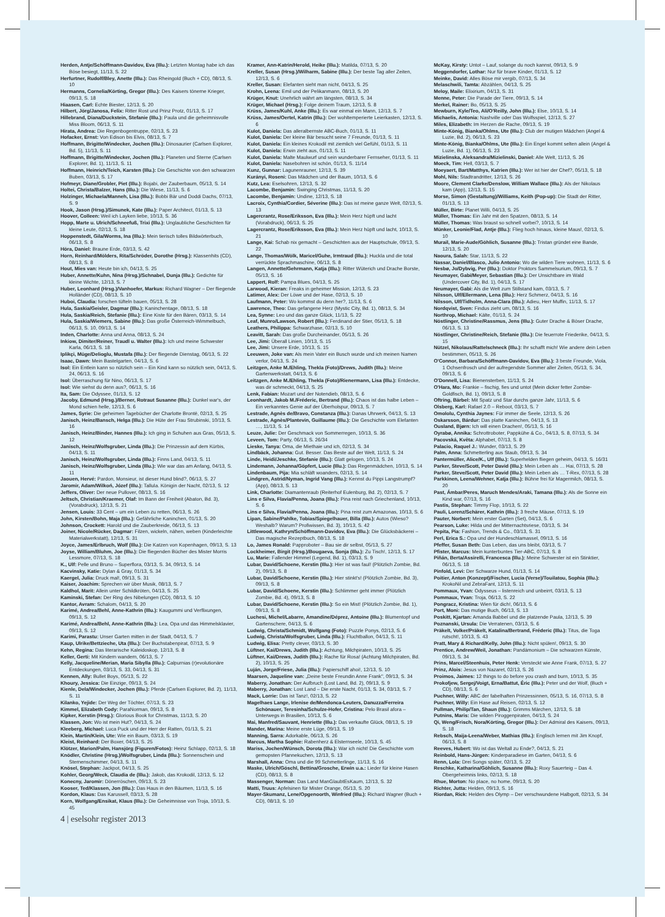Herden, Antje/Schöffmann-Davidov, Eva (Illu.): Letzten Montag habe ich das Böse besiegt, 11/13, S. 22
Herfurtner, Rudolf/Bley, Anette (Illu.): Das Rheingold (Buch + CD), 08/13, S. 10
Hermanns, Cornelia/Körting, Gregor (Illu.): Des Kaisers tönerne Krieger, 09/13, S. 18
Hiaasen, Carl: Echte Biester, 12/13, S. 20
Hilbert, Jörg/Janosa, Felix: Ritter Rost und Prinz Protz, 01/13, S. 17
Hillebrand, Diana/Duckstein, Stefanie (Illu.): Paula und die geheimnisvolle Miss Bloom, 06/13, S. 11
Hirata, Andrea: Die Regenbogentruppe, 02/13, S. 23
Hofacker, Ernst: Von Edison bis Elvis, 08/13, S. 7
Hoffmann, Brigitte/Windecker, Jochen (Illu.): Dinosaurier (Carlsen Explorer, Bd. 5), 11/13, S. 11
Hoffmann, Brigitte/Windecker, Jochen (Illu.): Planeten und Sterne (Carlsen Explorer, Bd. 1), 11/13, S. 11
Hoffmann, Heinrich/Teich, Karsten (Illu.): Die Geschichte von den schwarzen Buben, 03/13, S. 17
Hofmeyr, Diane/Grobler, Piet (Illu.): Bojabi, der Zauberbaum, 05/13, S. 14
Holtei, Christa/Balzer, Hans (Illu.): Die Wiese, 11/13, S. 6
Holzinger, Michaela/Manneh, Lisa (Illu.): Bobbi Bär und Doddi Dachs, 07/13, S. 9
Hook, Jason (Hrsg.)/Simunek, Kate (Illu.): Paper Architect, 01/13, S. 13
Hoover, Colleen: Weil ich Layken liebe, 10/13, S. 36
Hopp, Marte u. Ulrich/Schneefuß, Trixi (Illu.): Unglaubliche Geschichten für kleine Leute, 02/13, S. 18
Hoppenstedt, Gila/Worms, Ina (Illu.): Mein tierisch tolles Bildwörterbuch, 06/13, S. 8
Höra, Daniel: Braune Erde, 03/13, S. 42
Horn, Reinhard/Mölders, Rita/Schröder, Dorothe (Hrsg.): Klassenhits (CD), 08/13, S. 8
Hout, Mies van: Heute bin ich, 04/13, S. 25
Huber, Annette/Kuhn, Nina (Hrsg.)/Schnabel, Dunja (Illu.): Gedichte für kleine Wichte, 12/13, S. 7
Huber, Leonhard (Hrsg.)/Vanhoefer, Markus: Richard Wagner – Der fliegende Holländer (CD), 08/13, S. 10
Huboi, Claudia: forschen tüfteln bauen, 05/13, S. 28
Hula, Saskia/Geisler, Dagmar (Illu.): Kaninchentage, 08/13, S. 18
Hula, Saskia/Reich, Stefanie (Illu.): Eine Kiste für den Bären, 03/13, S. 14
Hula, Saskia/Wiemers, Sabine (Illu.): Das große Österreich-Wimmelbuch, 06/13, S. 10, 09/13, S. 14
Inden, Charlotte: Anna und Anna, 08/13, S. 24
Inkiow, Dimiter/Reiner, Traudl u. Walter (Illu.): Ich und meine Schwester Karla, 06/13, S. 18
Iplikçi, Müge/Delioglu, Mustafa (Illu.): Der fliegende Dienstag, 06/13, S. 22
Isaac, Dawn: Mein Bastelgarten, 04/13, S. 6
Isol: Ein Entlein kann so nützlich sein – Ein Kind kann so nützlich sein, 04/13, S. 24, 06/13, S. 16
Isol: Überraschung für Nino, 06/13, S. 17
Isol: Wie siehst du denn aus?, 06/13, S. 16
Ita, Sam: Die Odyssee, 01/13, S. 12
Jacoby, Edmund (Hrsg.)/Berner, Rotraut Susanne (Illu.): Dunkel war's, der Mond schien helle, 12/13, S. 6
James, Syrie: Die geheimen Tagebücher der Charlotte Brontë, 02/13, S. 25
Janisch, Heinz/Bansch, Helga (Illu.): Die Hüte der Frau Strubinski, 10/13, S. 16
Janisch, Heinz/Binder, Hannes (Illu.): Ich ging in Schuhen aus Gras, 05/13, S. 12
Janisch, Heinz/Wolfsgruber, Linda (Illu.): Die Prinzessin auf dem Kürbis, 04/13, S. 11
Janisch, Heinz/Wolfsgruber, Linda (Illu.): Finns Land, 04/13, S. 11
Janisch, Heinz/Wolfsgruber, Linda (Illu.): Wie war das am Anfang, 04/13, S. 11
Jaouen, Hervé: Pardon, Monsieur, ist dieser Hund blind?, 06/13, S. 27
Jaromir, Adam/Wilkoń, Józef (Illu.): Tallula. Königin der Nacht, 02/13, S. 12
Jeffers, Oliver: Der neue Pullover, 08/13, S. 16
Jeltsch, Christian/Kraemer, Olaf: Im Bann der Freiheit (Abaton, Bd. 3), (Vorabdruck), 12/13, S. 21
Jensen, Louis: 33 Cent – um ein Leben zu retten, 06/13, S. 26
John, Kirsten/Bohn, Maja (Illu.): Gefährliche Kaninchen, 01/13, S. 20
Johnson, Crockett: Harold und die Zauberkreide, 06/13, S. 13
Joiner, Nicole/Rücker, Dagmar: Filzen, wickeln, nähen, weben (Kinderleichte Materialwerkstatt), 12/13, S. 31
Joyce, James/Erlbruch, Wolf (Illu.): Die Katzen von Kopenhagen, 09/13, S. 13
Joyse, William/Bluhm, Joe (Illu.): Die fliegenden Bücher des Mister Morris Lessmore, 07/13, S. 18
K., Ulf: Pelle und Bruno – Superflora, 03/13, S. 34, 09/13, S. 14
Kacvinsky, Katie: Dylan & Gray, 01/13, S. 34
Kaergel, Julia: Druck mal!, 09/13, S. 31
Kaiser, Joachim: Sprechen wir über Musik, 08/13, S. 7
Kaldhol, Marit: Allein unter Schildkröten, 04/13, S. 25
Kaminski, Stefan: Der Ring des Nibelungen (CD), 08/13, S. 10
Kantor, Avram: Schalom, 04/13, S. 20
Karimé, Andrea/Behl, Anne-Kathrin (Illu.): Kaugummi und Verflixungen, 09/13, S. 12
Karimé, Andrea/Behl, Anne-Kathrin (Illu.): Lea, Opa und das Himmelsklavier, 09/13, S. 12
Karimi, Parastu: Unser Garten mitten in der Stadt, 04/13, S. 7
Kaup, Ulrike/Bettzieche, Uta (Illu.): Der Buchstabenpirat, 07/13, S. 9
Kehn, Regina: Das literarische Kaleidoskop, 12/13, S. 8
Keller, Gerti: Mit Kindern wandern, 06/13, S. 7
Kelly, Jacqueline/Merian, Maria Sibylla (Illu.): Calpurnias (r)evolutionäre Entdeckungen, 03/13, S. 33, 04/13, S. 31
Kennen, Ally: Bullet Boys, 05/13, S. 22
Khoury, Jessica: Die Einzige, 09/13, S. 24
Kienle, Dela/Windecker, Jochen (Illu.): Pferde (Carlsen Explorer, Bd. 2), 11/13, S. 11
Kilanko, Yejide: Der Weg der Töchter, 07/13, S. 23
Kimmel, Elizabeth Cody: ParaNorman, 09/13, S. 8
Kipker, Kerstin (Hrsg.): Glorious Book for Christmas, 11/13, S. 20
Klassen, Jon: Wo ist mein Hut?, 04/13, S. 24
Kleeberg, Michael: Luca Puck und der Herr der Ratten, 01/13, S. 21
Klein, Martin/Klein, Ute: Wie ein Baum, 03/13, S. 19
Kleist, Reinhard: Der Boxer, 04/13, S. 25
Klötzer, Marion/Palm, Hansjörg (Figuren/Fotos): Heinz Schlapp, 02/13, S. 18
Knödler, Christine (Hrsg.)/Wolfsgruber, Linda (Illu.): Sonnenschein und Sternenschimmer, 04/13, S. 11
Knösel, Stephan: Jackpot, 04/13, S. 25
Kohler, Georg/Weck, Claudia de (Illu.): Jakob, das Krokodil, 12/13, S. 12
Konecny, Jaromir: Dönerröschen, 09/13, S. 23
Kooser, Ted/Klassen, Jon (Illu.): Das Haus in den Bäumen, 11/13, S. 16
Kordon, Klaus: Das Karussell, 03/13, S. 28
Korn, Wolfgang/Ensikat, Klaus (Illu.): Die Geheimnisse von Troja, 10/13, S. 45
Kramer, Ann-Katrin/Herold, Heike (Illu.): Matilda, 07/13, S. 20
Kreller, Susan (Hrsg.)/Wilharm, Sabine (Illu.): Der beste Tag aller Zeiten, 12/13, S. 6
Kreller, Susan: Elefanten sieht man nicht, 04/13, S. 25
Krohn, Leena: Emil und der Pelikanmann, 08/13, S. 20
Krüger, Knut: Unehrlich währt am längsten, 08/13, S. 34
Krüger, Michael (Hrsg.): Folge deinem Traum, 12/13, S. 8
Krüss, James/Kuhl, Anke (Illu.): Es war einmal ein Mann, 12/13, S. 7
Krüss, James/Oertel, Katrin (Illu.): Der wohltemperierte Leierkasten, 12/13, S. 6
Kulot, Daniela: Das alleralbernste ABC-Buch, 01/13, S. 11
Kulot, Daniela: Der kleine Bär besucht seine 7 Freunde, 01/13, S. 11
Kulot, Daniela: Ein kleines Krokodil mit ziemlich viel Gefühl, 01/13, S. 11
Kulot, Daniela: Erwin zieht aus, 01/13, S. 11
Kulot, Daniela: Malte Maulwurf und sein wunderbarer Fernseher, 01/13, S. 11
Kulot, Daniela: Nasebohren ist schön, 01/13, S. 11/14
Kunz, Gunnar: Lagunenrauner, 12/13, S. 39
Kurányi, Roseni: Das Mädchen und der Baum, 10/13, S. 6
Kutz, Lea: Eselsohren, 12/13, S. 32
Lacombe, Benjamin: Swinging Christmas, 11/13, S. 20
Lacombe, Benjamin: Undine, 12/13, S. 18
Lacroix, Cynthia/Cordier, Séverine (Illu.): Das ist meine ganze Welt, 02/13, S. 13
Lagercrantz, Rose/Eriksson, Eva (Illu.): Mein Herz hüpft und lacht (Vorabdruck), 06/13, S. 25
Lagercrantz, Rose/Eriksson, Eva (Illu.): Mein Herz hüpft und lacht, 10/13, S. 21
Lange, Kai: Schab nix gemacht – Geschichten aus der Hauptschule, 09/13, S. 22
Lange, Thomas/Wölk, Maricel/Guhe, Irmtraud (Illu.): Huckla und die total verrückte Sprachmaschine, 06/13, S. 8
Langen, Annette/Gehrmann, Katja (Illu.): Ritter Wüterich und Drache Borste, 05/13, S. 16
Lappert, Rolf: Pampa Blues, 04/13, S. 25
Larwood, Kieran: Freaks in geheimer Mission, 12/13, S. 23
Latimer, Alex: Der Löwe und der Hase, 02/13, S. 10
Laufmann, Peter: Wo kommst du denn her?, 11/13, S. 6
Lawrence, Theo: Das gefangene Herz (Mystic City, Bd. 1), 08/13, S. 34
Lea, Synne: Leo und das ganze Glück, 11/13, S. 22
Leaf, Munro/Lawson, Robert (Illu.): Ferdinand der Stier, 05/13, S. 18
Leathers, Philippa: Schwarzhase, 02/13, S. 10
Leavitt, Sarah: Das große Durcheinander, 05/13, S. 26
Lee, Jimi: Überall Linien, 10/13, S. 15
Lee, Jimi: Unsere Erde, 10/13, S. 15
Leeuwen, Joke van: Als mein Vater ein Busch wurde und ich meinen Namen verlor, 04/13, S. 24
Leitzgen, Anke M./Ehling, Thekla (Foto)/Drews, Judith (Illu.): Meine Gartenwerkstatt, 04/13, S. 6
Leitzgen, Anke M./Ehling, Thekla (Foto)/Rienermann, Lisa (Illu.): Entdecke, was dir schmeckt, 04/13, S. 25
Lenk, Fabian: Mozart und der Notendieb, 08/13, S. 6
Leonhardt, Jakob M./Fréderic, Bertrand (Illu.): Chaos ist das halbe Leben – Ein verkanntes Genie auf der Überholspur, 09/13, S. 7
Lestrade, Agnès de/Bravo, Constanza (Illu.): Danas Uhrwerk, 04/13, S. 13
Lestrade, Agnès/Plantevin, Guillaume (Illu.): Die Geschichte vom Elefanten …, 11/13, S. 14
Leuze, Julie: Der Geschmack von Sommerregen, 10/13, S. 36
Leveen, Tom: Party, 06/13, S. 26/34
Lieske, Tanya: Oma, die Miethaie und ich, 02/13, S. 34
Lindbäck, Johanna: Gut. Besser. Das Beste auf der Welt, 11/13, S. 24
Linde, Heidi/Jeschke, Stefanie (Illu.): Glatt gelogen, 10/13, S. 24
Lindemann, Johanna/Göpfert, Lucie (Illu.): Das Regenmädchen, 10/13, S. 14
Lindenbaum, Pija: Mia schläft woanders, 02/13, S. 14
Lindgren, Astrid/Nyman, Ingrid Vang (Illu.): Kennst du Pippi Langstrumpf? (App), 08/13, S. 13
Link, Charlotte: Diamantenraub (Reiterhof Eulenburg, Bd. 2), 02/13, S. 7
Lins e Silva, Flavia/Penna, Joana (Illu.): Pina reist nach Griechenland, 10/13, S. 6
Lins e Silva, Flavia/Penna, Joana (Illu.): Pina reist zum Amazonas, 10/13, S. 6
Lipan, Sabine/Pahlke, Tobias/Spiegelhauer, Billa (Illu.): Autos (Wieso? Weshalb? Warum? Profiwissen, Bd. 3), 10/13, S. 42
Littlewood, Kathryn/Schöffmann-Davidov, Eva (Illu.): Die Glücksbäckerei – Das magische Rezeptbuch, 08/13, S. 18
Lo, James Ronald: Papproboter – Bau sie dir selbst, 05/13, S. 27
Lockheimer, Birgit (Hrsg.)/Bougaeva, Sonja (Illu.): Zu Tisch!, 12/13, S. 17
Lu, Marie: Fallender Himmel (Legend, Bd. 1), 03/13, S. 9
Lubar, David/Schoene, Kerstin (Illu.): Hier ist was faul! (Plötzlich Zombie, Bd. 2), 09/13, S. 8
Lubar, David/Schoene, Kerstin (Illu.): Hier stinkt's! (Plötzlich Zombie, Bd. 3), 09/13, S. 8
Lubar, David/Schoene, Kerstin (Illu.): Schlimmer geht immer (Plötzlich Zombie, Bd. 4), 09/13, S. 8
Lubar, David/Schoene, Kerstin (Illu.): So ein Mist! (Plötzlich Zombie, Bd. 1), 09/13, S. 8
Luchesi, Michel/Labarre, Amandine/Déprez, Antoine (Illu.): Blumentopf und Gartenschere, 04/13, S. 6
Ludwig, Christa/Schmidt, Wolfgang (Foto): Puzzle Ponys, 02/13, S. 6
Ludwig, Christa/Wolfsgruber, Linda (Illu.): Fluchtballon, 04/13, S. 11
Ludwig, Elisa: Pretty clever, 03/13, S. 30
Lüftner, Kai/Drews, Judith (Illu.): Achtung, Milchpiraten, 10/13, S. 25
Lüftner, Kai/Drews, Judith (Illu.): Rache für Rosa! (Achtung Milchpiraten, Bd. 2), 10/13, S. 25
Luján, Jorge/Friese, Julia (Illu.): Papierschiff ahoi!, 12/13, S. 10
Maarsen, Jaqueline van: „Deine beste Freundin Anne Frank", 09/13, S. 34
Maberry, Jonathan: Der Aufbruch (Lost Land, Bd. 2), 09/13, S. 9
Maberry, Jonathan: Lost Land – Die erste Nacht, 01/13, S. 34, 03/13, S. 7
Mack, Lorrie: Das ist Tanz!, 02/13, S. 22
Magelhaes Lange, Irlenise de/Mendonca-Leuters, Danuzza/Ferreira Schönauer, Teresinha/Schulze-Hofer, Cristina: Pelo Brasil afora – Unterwegs in Brasilien, 10/13, S. 6
Mai, Manfred/Sauvant, Henriette (Illu.): Das verkaufte Glück, 08/13, S. 19
Mander, Marina: Meine erste Lüge, 09/13, S. 19
Manning, Sarra: Adorkable, 06/13, S. 26
Marcus, Martha Sophie: Rabenherz & Elsternseele, 10/13, S. 45
Mariss, Jochen/Wünsch, Dorota (Illu.): War ich nicht! Die Geschichte vom gemopsten Pfannekuchen, 12/13, S. 13
Marshall, Anna: Oma und die 99 Schmetterlinge, 11/13, S. 16
Maske, Ulrich/Göschl, Bettina/Grosche, Erwin u.a.: Lieder für kleine Hasen (CD), 08/13, S. 8
Massenger, Norman: Das Land ManGlaubtEsKaum, 12/13, S. 32
Matti, Truus: Apfelsinen für Mister Orange, 05/13, S. 20
Mayer-Skumanz, Lene/Opgenoorth, Winfried (Illu.): Richard Wagner (Buch + CD), 08/13, S. 10
McKay, Kirsty: Untot – Lauf, solange du noch kannst, 09/13, S. 9
Meggendorfer, Lothar: Nur für brave Kinder, 01/13, S. 12
Meinke, David: Alles Böse mir vergib, 07/13, S. 34
Melaschwili, Tamta: Abzählen, 04/13, S. 25
Meloy, Maile: Elixirium, 04/13, S. 31
Menne, Peter: Die Parade der Tiere, 09/13, S. 14
Merkel, Rainer: Bo, 05/13, S. 25
Mewburn, Kyle/Teo, Ali/O'Reilly, John (Illu.): Else, 10/13, S. 14
Michaelis, Antonia: Nashville oder Das Wolfsspiel, 12/13, S. 27
Miles, Elizabeth: Im Herzen die Rache, 09/13, S. 19
Minte-König, Bianka/Ohlms, Ute (Illu.): Club der mutigen Mädchen (Angel & Luzie, Bd. 2), 06/13, S. 23
Minte-König, Bianka/Ohlms, Ute (Illu.): Ein Engel kommt selten allein (Angel & Luzie, Bd. 1), 06/13, S. 23
Mizielinska, Aleksandra/Mizielinski, Daniel: Alle Welt, 11/13, S. 26
Moeck, Tim: Hell, 03/13, S. 7
Moeyaert, Bart/Matthys, Katrien (Illu.): Wer ist hier der Chef?, 05/13, S. 18
Mohl, Nils: Stadtrandritter, 12/13, S. 26
Moore, Clement Clarke/Denslow, William Wallace (Illu.): Als der Nikolaus kam (App), 12/13, S. 15
Morse, Simon (Gestaltung)/Williams, Keith (Pop-up): Die Stadt der Ritter, 01/13, S. 13
Müller, Birte: Planet Willi, 04/13, S. 25
Müller, Thomas: Ein Jahr mit den Spatzen, 08/13, S. 14
Müller, Thomas: Was braust so schnell vorbei?, 10/13, S. 14
Münker, Leonie/Flad, Antje (Illu.): Flieg hoch hinaus, kleine Maus!, 02/13, S. 10
Murail, Marie-Aude/Göhlich, Susanne (Illu.): Tristan gründet eine Bande, 12/13, S. 20
Naoura, Salah: Star, 11/13, S. 22
Nassar, Daniel/Blasco, Julio Antonio: Wo die wilden Tiere wohnen, 11/13, S. 6
Nesbø, Jo/Dybvig, Per (Illu.): Doktor Proktors Sammelsurium, 09/13, S. 7
Neumayer, Gabi/Meyer, Sebastian (Illu.): Der Unsichtbare im Wald (Undercover City, Bd. 1), 04/13, S. 17
Neumayer, Gabi: Als die Welt zum Stillstand kam, 03/13, S. 7
Nilsson, Ulf/Ellermann, Lena (Illu.): Herz Schmerz, 04/13, S. 16
Nilsson, Ulf/Tidholm, Anna-Clara (Illu.): Adieu, Herr Muffin, 11/13, S. 17
Nordqvist, Sven: Findus zieht um, 08/13, S. 16
Northrop, Michael: Kälte, 01/13, S. 24
Nöstlinger, Christine/Rassmus, Jens (Illu.): Guter Drache & Böser Drache, 06/13, S. 13
Nöstlinger, Christine/Reich, Stefanie (Illu.): Die feuerrote Friederike, 04/13, S. 15
Nützel, Nikolaus/Rattelschneck (Illu.): Ihr schafft mich! Wie andere dein Leben bestimmen, 05/13, S. 26
O'Connor, Barbara/Schöffmann-Davidov, Eva (Illu.): 3 beste Freunde, Viola, 1 Ochsenfrosch und der aufregendste Sommer aller Zeiten, 05/13, S. 34, 09/13, S. 6
O'Donnell, Lisa: Bienensterben, 11/13, S. 24
O'Hara, Mo: Frankie – fischig, fies und untot (Mein dicker fetter Zombie-Goldfisch, Bd. 1), 09/13, S. 8
Oftring, Bärbel: Mit Spatz und Star durchs ganze Jahr, 11/13, S. 6
Olsberg, Karl: Rafael 2.0 – Reboot, 03/13, S. 7
Omololu, Cynthia Jaynes: Für immer die Seele, 12/13, S. 26
Oskarsson, Bárdur: Das platte Kaninchen, 04/13, S. 13
Ousland, Bjørn: Ich will einen Drachen!, 05/13, S. 16
Oyrabø, Annika: Schrottroboter, Pappkühe & Co., 04/13, S. 8, 07/13, S. 34
Pacovská, Kvĕta: Alphabet, 07/13, S. 8
Palacio, Raquel J.: Wunder, 03/13, S. 29
Palm, Anna: Schmetterling aus Staub, 09/13, S. 34
Pantermüller, Alice/K., Ulf (Illu.): Superhelden fliegen geheim, 04/13, S. 16/31
Parker, Steve/Scott, Peter David (Illu.): Mein Leben als … Hai, 07/13, S. 28
Parker, Steve/Scott, Peter David (Illu.): Mein Leben als … T-Rex, 07/13, S. 28
Parkkinen, Leena/Wehner, Katja (Illu.): Bühne frei für Magermilch, 08/13, S. 20
Past, Ámbar/Peres, Maruch Mendes/Araki, Tamana (Illu.): Als die Sonne ein Kind war, 07/13, S. 16
Pastis, Stephan: Timmy Flop, 10/13, S. 22
Pauli, Lorenz/Schärer, Kathrin (Illu.): 3 freche Mäuse, 07/13, S. 19
Pauter, Norbert: Mein erster Garten (Set), 04/13, S. 6
Pearson, Luke: Hilda und der Mitternachtsriese, 03/13, S. 34
Pepita, Pia: Fashion, Trends & Co., 03/13, S. 31
Perl, Erica S.: Opa und der Hundeschlamassel, 09/13, S. 16
Pfeffer, Susan Beth: Das Leben, das uns bleibt, 03/13, S. 7
Pfister, Marcus: Mein kunterbuntes Tier-ABC, 07/13, S. 8
Piñán, Berta/Assirelli, Francesca (Illu.): Meine Schwester ist ein Stinktier, 06/13, S. 18
Pinfold, Levi: Der Schwarze Hund, 01/13, S. 14
Poitier, Anton (Konzept)/Fischer, Lucia (Verse)/Touilatou, Sophia (Illu.): KrokoNil und ZebraFant, 12/13, S. 11
Pommaux, Yvan: Odysseus – listenreich und unbeirrt, 03/13, S. 13
Pommaux, Yvan: Troja, 06/13, S. 22
Pongracz, Kristina: Wien für dich!, 06/13, S. 6
Port, Moni: Das mutige Buch, 06/13, S. 13
Poskitt, Kjartan: Amanda Babbel und die platzende Paula, 12/13, S. 39
Poznanski, Ursula: Die Verratenen, 03/13, S. 6
Präkelt, Volker/Präkelt, Katalina/Bertrand, Fréderic (Illu.): Titus, die Toga rutscht!, 10/13, S. 43
Pratt, Mary & Richard/Kelly, John (Illu.): Nicht spülen!, 09/13, S. 30
Prentice, Andrew/Weil, Jonathan: Pandämonium – Die schwarzen Künste, 09/13, S. 34
Prins, Marcel/Steenhuis, Peter Henk: Versteckt wie Anne Frank, 07/13, S. 27
Prinz, Alois: Jesus von Nazaret, 02/13, S. 26
Proimos, Jaimes: 12 things to do before you crash and burn, 10/13, S. 35
Prokofjew, Sergej/Voigt, Erna/Battut, Éric (Illu.): Peter und der Wolf, (Buch + CD), 08/13, S. 6
Puchner, Willy: ABC der fabelhaften Prinzessinnen, 05/13, S. 16, 07/13, S. 8
Puchner, Willy: Ein Hase auf Reisen, 02/13, S. 12
Pullman, Philip/Tan, Shaun (Illu.): Grimms Märchen, 12/13, S. 18
Putnins, Maris: Die wilden Piroggenpiraten, 04/13, S. 24
Qi, Weng/Frisch, Nora/Körting, Gregor (Illu.): Der Admiral des Kaisers, 09/13, S. 18
Rebsch, Maija-Leena/Weber, Mathias (Illu.): Englisch lernen mit Jim Knopf, 06/13, S. 8
Reeves, Hubert: Wo ist das Weltall zu Ende?, 04/13, S. 21
Reinbold, Hans-Jürgen: Kinderparadiese im Garten, 04/13, S. 6
Renn, Lola: Drei Songs später, 02/13, S. 22
Reschke, Katharina/Göhlich, Susanne (Illu.): Roxy Sauerteig – Das 4. Obergeheimnis links, 02/13, S. 18
Rhue, Morton: No place, no home, 09/13, S. 20
Richter, Jutta: Helden, 09/13, S. 16
Riordan, Rick: Helden des Olymp – Der verschwundene Halbgott, 02/13, S. 34
4 | eselsohr register 2013